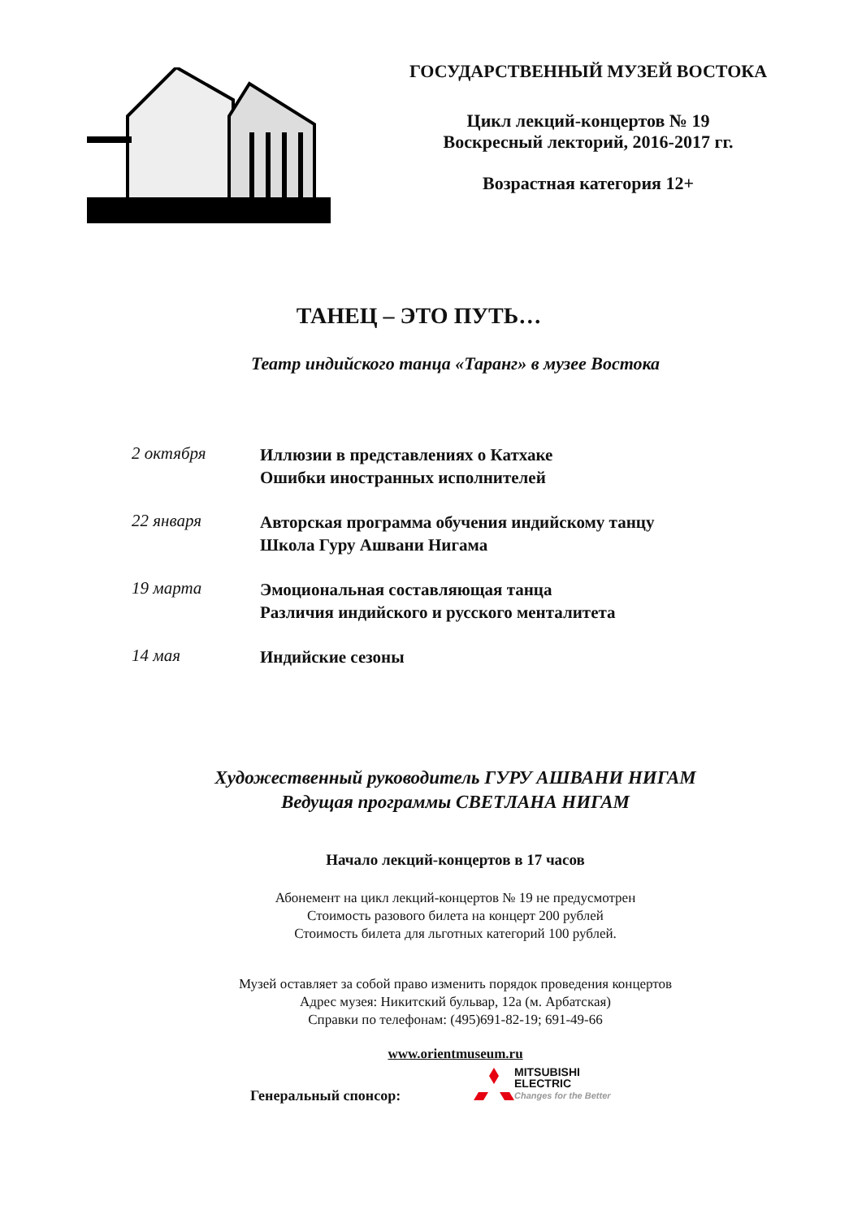ГОСУДАРСТВЕННЫЙ МУЗЕЙ ВОСТОКА
Цикл лекций-концертов № 19
Воскресный лекторий, 2016-2017 гг.
Возрастная категория 12+
ТАНЕЦ – ЭТО ПУТЬ…
Театр индийского танца «Таранг» в музее Востока
2 октября
Иллюзии в представлениях о Катхаке
Ошибки иностранных исполнителей
22 января
Авторская программа обучения индийскому танцу
Школа Гуру Ашвани Нигама
19 марта
Эмоциональная составляющая танца
Различия индийского и русского менталитета
14 мая
Индийские сезоны
Художественный руководитель ГУРУ АШВАНИ НИГАМ
Ведущая программы СВЕТЛАНА НИГАМ
Начало лекций-концертов в 17 часов
Абонемент на цикл лекций-концертов № 19 не предусмотрен
Стоимость разового билета на концерт 200 рублей
Стоимость билета для льготных категорий 100 рублей.
Музей оставляет за собой право изменить порядок проведения концертов
Адрес музея: Никитский бульвар, 12а (м. Арбатская)
Справки по телефонам: (495)691-82-19; 691-49-66
www.orientmuseum.ru
Генеральный спонсор:
MITSUBISHI
ELECTRIC
Changes for the Better